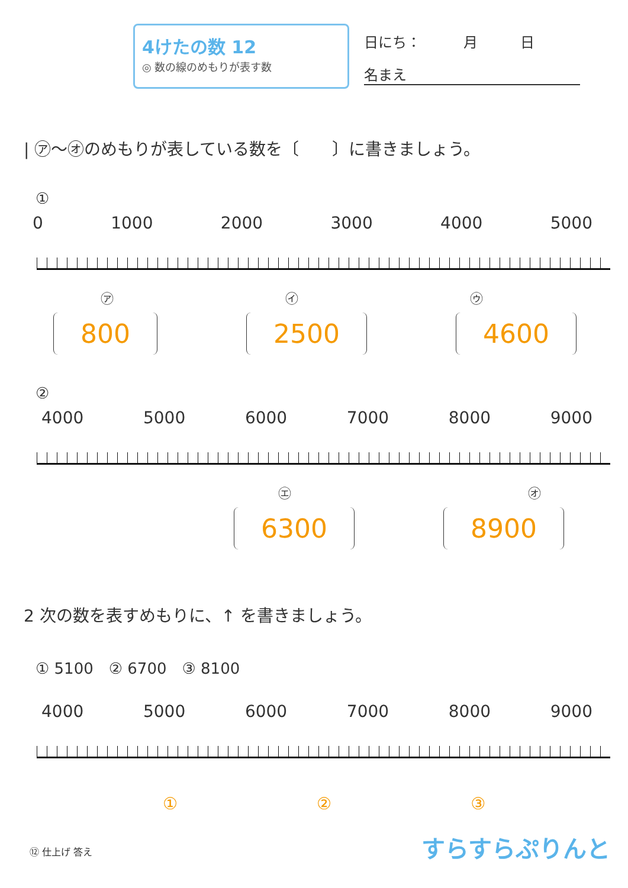4けたの数 12
◎ 数の線のめもりが表す数
日にち：　　　月　　　日
名まえ
| ㋐～㋔のめもりが表している数を〔　　〕に書きましょう。
①
0 1000 2000 3000 4000 5000
㋐ ㋑ ㋒
800 2500 4600
②
4000 5000 6000 7000 8000 9000
㋓ ㋔
6300 8900
2 次の数を表すめもりに、↑ を書きましょう。
① 5100　② 6700　③ 8100
4000 5000 6000 7000 8000 9000
① ② ③
⑫ 仕上げ 答え すらすらぷりんと